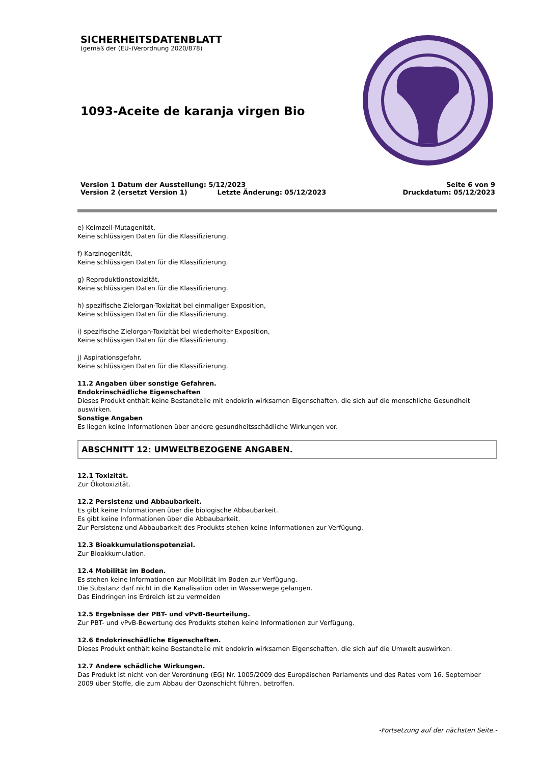SICHERHEITSDATENBLATT
(gemäß der (EU-)Verordnung 2020/878)
1093-Aceite de karanja virgen Bio
Version 1 Datum der Ausstellung: 5/12/2023 Seite 6 von 9
Version 2 (ersetzt Version 1) Letzte Änderung: 05/12/2023 Druckdatum: 05/12/2023
e) Keimzell-Mutagenität,
Keine schlüssigen Daten für die Klassifizierung.
f) Karzinogenität,
Keine schlüssigen Daten für die Klassifizierung.
g) Reproduktionstoxizität,
Keine schlüssigen Daten für die Klassifizierung.
h) spezifische Zielorgan-Toxizität bei einmaliger Exposition,
Keine schlüssigen Daten für die Klassifizierung.
i) spezifische Zielorgan-Toxizität bei wiederholter Exposition,
Keine schlüssigen Daten für die Klassifizierung.
j) Aspirationsgefahr.
Keine schlüssigen Daten für die Klassifizierung.
11.2 Angaben über sonstige Gefahren.
Endokrinschädliche Eigenschaften
Dieses Produkt enthält keine Bestandteile mit endokrin wirksamen Eigenschaften, die sich auf die menschliche Gesundheit auswirken.
Sonstige Angaben
Es liegen keine Informationen über andere gesundheitsschädliche Wirkungen vor.
ABSCHNITT 12: UMWELTBEZOGENE ANGABEN.
12.1 Toxizität.
Zur Ökotoxizität.
12.2 Persistenz und Abbaubarkeit.
Es gibt keine Informationen über die biologische Abbaubarkeit.
Es gibt keine Informationen über die Abbaubarkeit.
Zur Persistenz und Abbaubarkeit des Produkts stehen keine Informationen zur Verfügung.
12.3 Bioakkumulationspotenzial.
Zur Bioakkumulation.
12.4 Mobilität im Boden.
Es stehen keine Informationen zur Mobilität im Boden zur Verfügung.
Die Substanz darf nicht in die Kanalisation oder in Wasserwege gelangen.
Das Eindringen ins Erdreich ist zu vermeiden
12.5 Ergebnisse der PBT- und vPvB-Beurteilung.
Zur PBT- und vPvB-Bewertung des Produkts stehen keine Informationen zur Verfügung.
12.6 Endokrinschädliche Eigenschaften.
Dieses Produkt enthält keine Bestandteile mit endokrin wirksamen Eigenschaften, die sich auf die Umwelt auswirken.
12.7 Andere schädliche Wirkungen.
Das Produkt ist nicht von der Verordnung (EG) Nr. 1005/2009 des Europäischen Parlaments und des Rates vom 16. September 2009 über Stoffe, die zum Abbau der Ozonschicht führen, betroffen.
-Fortsetzung auf der nächsten Seite.-